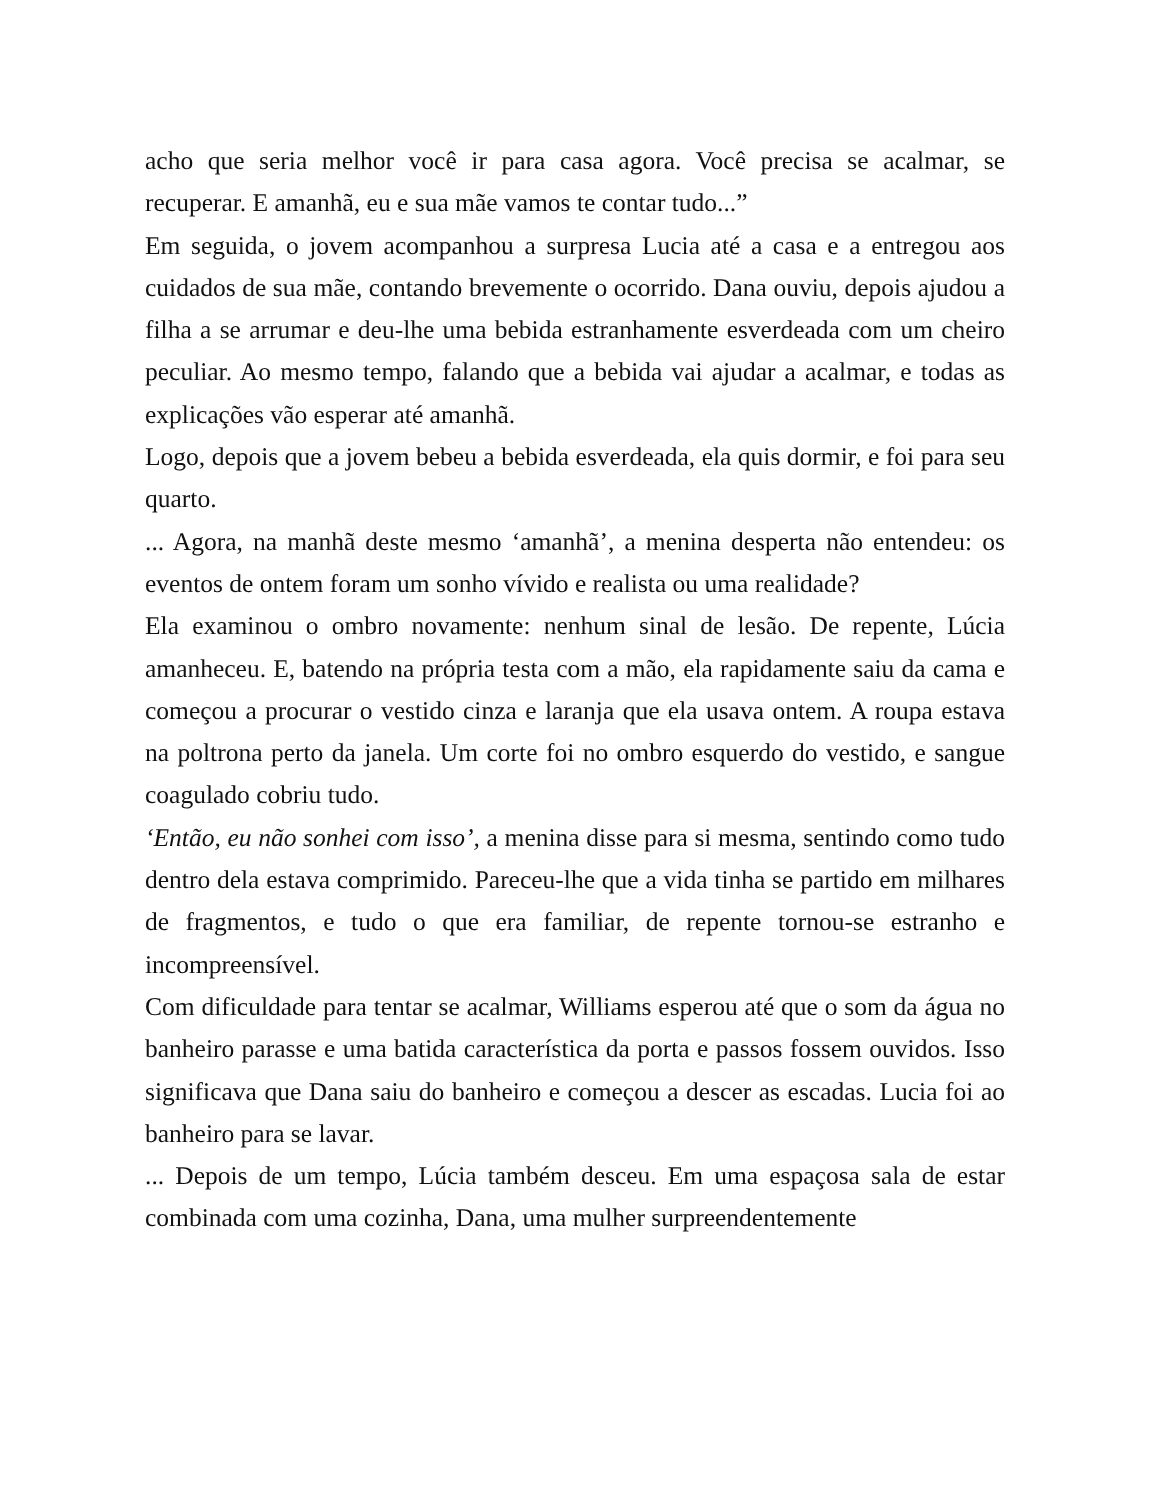acho que seria melhor você ir para casa agora. Você precisa se acalmar, se recuperar. E amanhã, eu e sua mãe vamos te contar tudo...”
Em seguida, o jovem acompanhou a surpresa Lucia até a casa e a entregou aos cuidados de sua mãe, contando brevemente o ocorrido. Dana ouviu, depois ajudou a filha a se arrumar e deu-lhe uma bebida estranhamente esverdeada com um cheiro peculiar. Ao mesmo tempo, falando que a bebida vai ajudar a acalmar, e todas as explicações vão esperar até amanhã.
Logo, depois que a jovem bebeu a bebida esverdeada, ela quis dormir, e foi para seu quarto.
... Agora, na manhã deste mesmo ‘amanhã’, a menina desperta não entendeu: os eventos de ontem foram um sonho vívido e realista ou uma realidade?
Ela examinou o ombro novamente: nenhum sinal de lesão. De repente, Lúcia amanheceu. E, batendo na própria testa com a mão, ela rapidamente saiu da cama e começou a procurar o vestido cinza e laranja que ela usava ontem. A roupa estava na poltrona perto da janela. Um corte foi no ombro esquerdo do vestido, e sangue coagulado cobriu tudo.
‘Então, eu não sonhei com isso’, a menina disse para si mesma, sentindo como tudo dentro dela estava comprimido. Pareceu-lhe que a vida tinha se partido em milhares de fragmentos, e tudo o que era familiar, de repente tornou-se estranho e incompreensível.
Com dificuldade para tentar se acalmar, Williams esperou até que o som da água no banheiro parasse e uma batida característica da porta e passos fossem ouvidos. Isso significava que Dana saiu do banheiro e começou a descer as escadas. Lucia foi ao banheiro para se lavar.
... Depois de um tempo, Lúcia também desceu. Em uma espaçosa sala de estar combinada com uma cozinha, Dana, uma mulher surpreendentemente